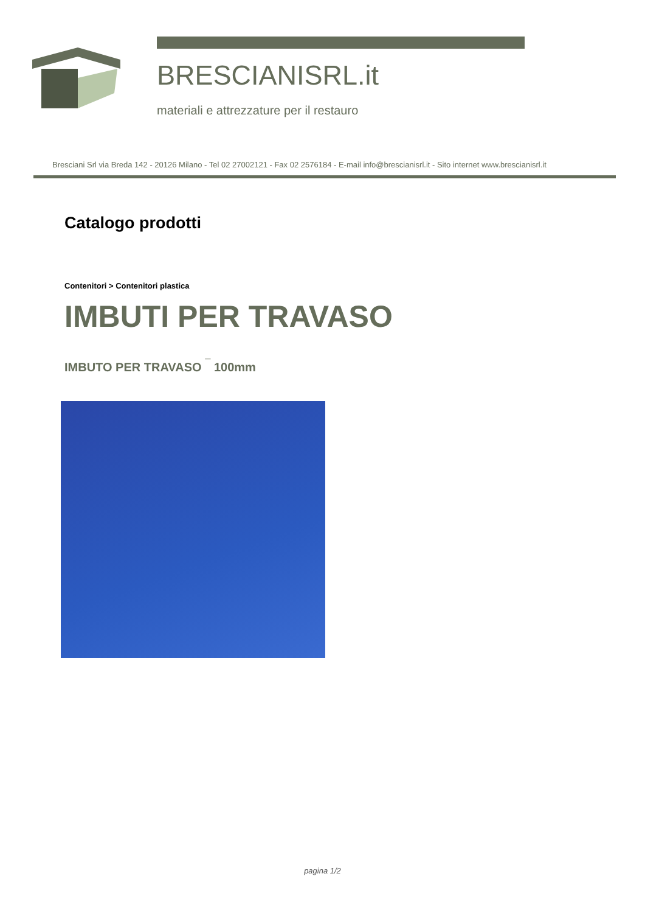BRESCIANISRL.it
materiali e attrezzature per il restauro
Bresciani Srl via Breda 142 - 20126 Milano - Tel 02 27002121 - Fax 02 2576184 - E-mail info@brescianisrl.it - Sito internet www.brescianisrl.it
Catalogo prodotti
Contenitori > Contenitori plastica
IMBUTI PER TRAVASO
IMBUTO PER TRAVASO <sup>¯</sup> 100mm
pagina 1/2